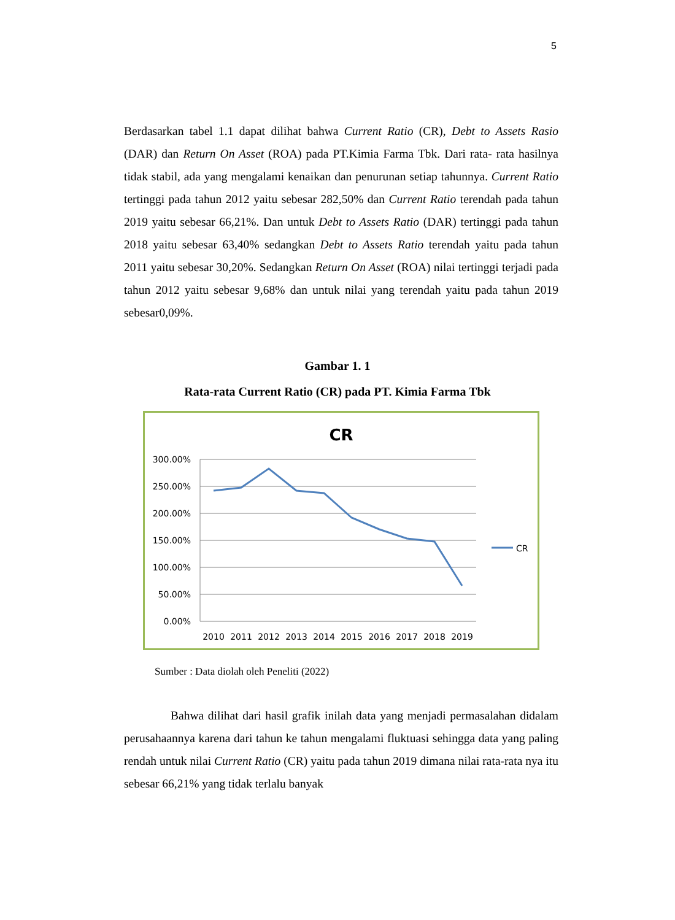5
Berdasarkan tabel 1.1 dapat dilihat bahwa Current Ratio (CR), Debt to Assets Rasio (DAR) dan Return On Asset (ROA) pada PT.Kimia Farma Tbk. Dari rata- rata hasilnya tidak stabil, ada yang mengalami kenaikan dan penurunan setiap tahunnya. Current Ratio tertinggi pada tahun 2012 yaitu sebesar 282,50% dan Current Ratio terendah pada tahun 2019 yaitu sebesar 66,21%. Dan untuk Debt to Assets Ratio (DAR) tertinggi pada tahun 2018 yaitu sebesar 63,40% sedangkan Debt to Assets Ratio terendah yaitu pada tahun 2011 yaitu sebesar 30,20%. Sedangkan Return On Asset (ROA) nilai tertinggi terjadi pada tahun 2012 yaitu sebesar 9,68% dan untuk nilai yang terendah yaitu pada tahun 2019 sebesar0,09%.
Gambar 1. 1
Rata-rata Current Ratio (CR) pada PT. Kimia Farma Tbk
CR
300.00%
250.00%
200.00%
150.00%
100.00%
50.00%
0.00%
2010
2011
2012
2013
2014
2015
2016
2017
2018
2019
CR
Sumber : Data diolah oleh Peneliti (2022)
Bahwa dilihat dari hasil grafik inilah data yang menjadi permasalahan didalam perusahaannya karena dari tahun ke tahun mengalami fluktuasi sehingga data yang paling rendah untuk nilai Current Ratio (CR) yaitu pada tahun 2019 dimana nilai rata-rata nya itu sebesar 66,21% yang tidak terlalu banyak